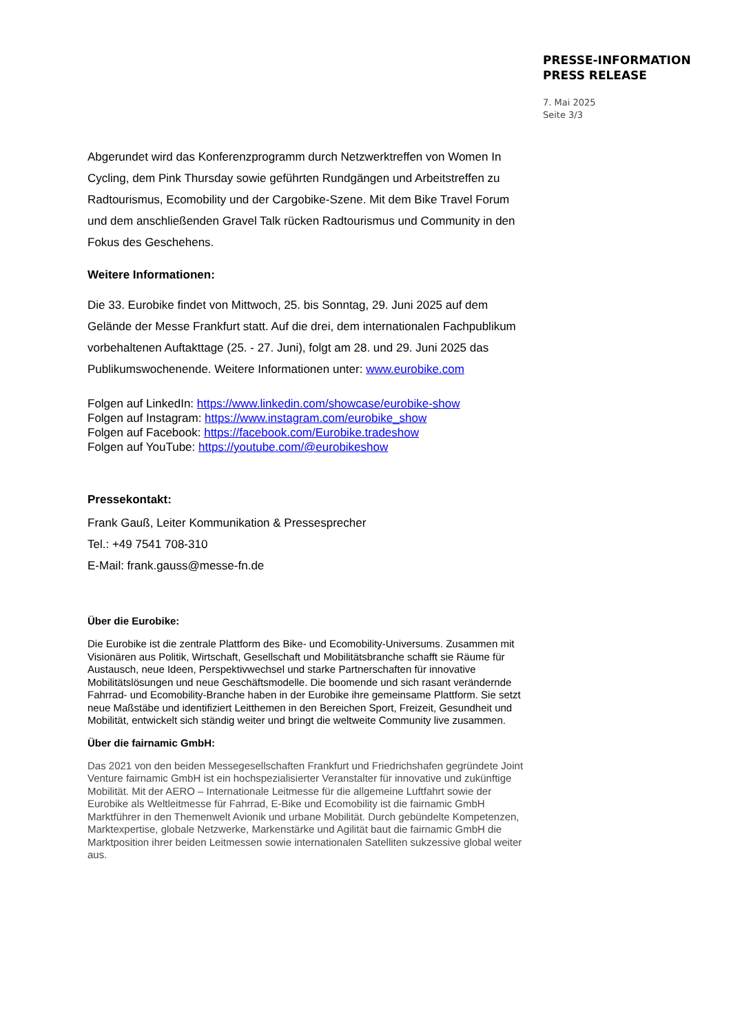PRESSE-INFORMATION
PRESS RELEASE
7. Mai 2025
Seite 3/3
Abgerundet wird das Konferenzprogramm durch Netzwerktreffen von Women In Cycling, dem Pink Thursday sowie geführten Rundgängen und Arbeitstreffen zu Radtourismus, Ecomobility und der Cargobike-Szene. Mit dem Bike Travel Forum und dem anschließenden Gravel Talk rücken Radtourismus und Community in den Fokus des Geschehens.
Weitere Informationen:
Die 33. Eurobike findet von Mittwoch, 25. bis Sonntag, 29. Juni 2025 auf dem Gelände der Messe Frankfurt statt. Auf die drei, dem internationalen Fachpublikum vorbehaltenen Auftakttage (25. - 27. Juni), folgt am 28. und 29. Juni 2025 das Publikumswochenende. Weitere Informationen unter: www.eurobike.com
Folgen auf LinkedIn: https://www.linkedin.com/showcase/eurobike-show
Folgen auf Instagram: https://www.instagram.com/eurobike_show
Folgen auf Facebook: https://facebook.com/Eurobike.tradeshow
Folgen auf YouTube: https://youtube.com/@eurobikeshow
Pressekontakt:
Frank Gauß, Leiter Kommunikation & Pressesprecher
Tel.: +49 7541 708-310
E-Mail: frank.gauss@messe-fn.de
Über die Eurobike:
Die Eurobike ist die zentrale Plattform des Bike- und Ecomobility-Universums. Zusammen mit Visionären aus Politik, Wirtschaft, Gesellschaft und Mobilitätsbranche schafft sie Räume für Austausch, neue Ideen, Perspektivwechsel und starke Partnerschaften für innovative Mobilitätslösungen und neue Geschäftsmodelle. Die boomende und sich rasant verändernde Fahrrad- und Ecomobility-Branche haben in der Eurobike ihre gemeinsame Plattform. Sie setzt neue Maßstäbe und identifiziert Leitthemen in den Bereichen Sport, Freizeit, Gesundheit und Mobilität, entwickelt sich ständig weiter und bringt die weltweite Community live zusammen.
Über die fairnamic GmbH:
Das 2021 von den beiden Messegesellschaften Frankfurt und Friedrichshafen gegründete Joint Venture fairnamic GmbH ist ein hochspezialisierter Veranstalter für innovative und zukünftige Mobilität. Mit der AERO – Internationale Leitmesse für die allgemeine Luftfahrt sowie der Eurobike als Weltleitmesse für Fahrrad, E-Bike und Ecomobility ist die fairnamic GmbH Marktführer in den Themenwelt Avionik und urbane Mobilität. Durch gebündelte Kompetenzen, Marktexpertise, globale Netzwerke, Markenstärke und Agilität baut die fairnamic GmbH die Marktposition ihrer beiden Leitmessen sowie internationalen Satelliten sukzessive global weiter aus.